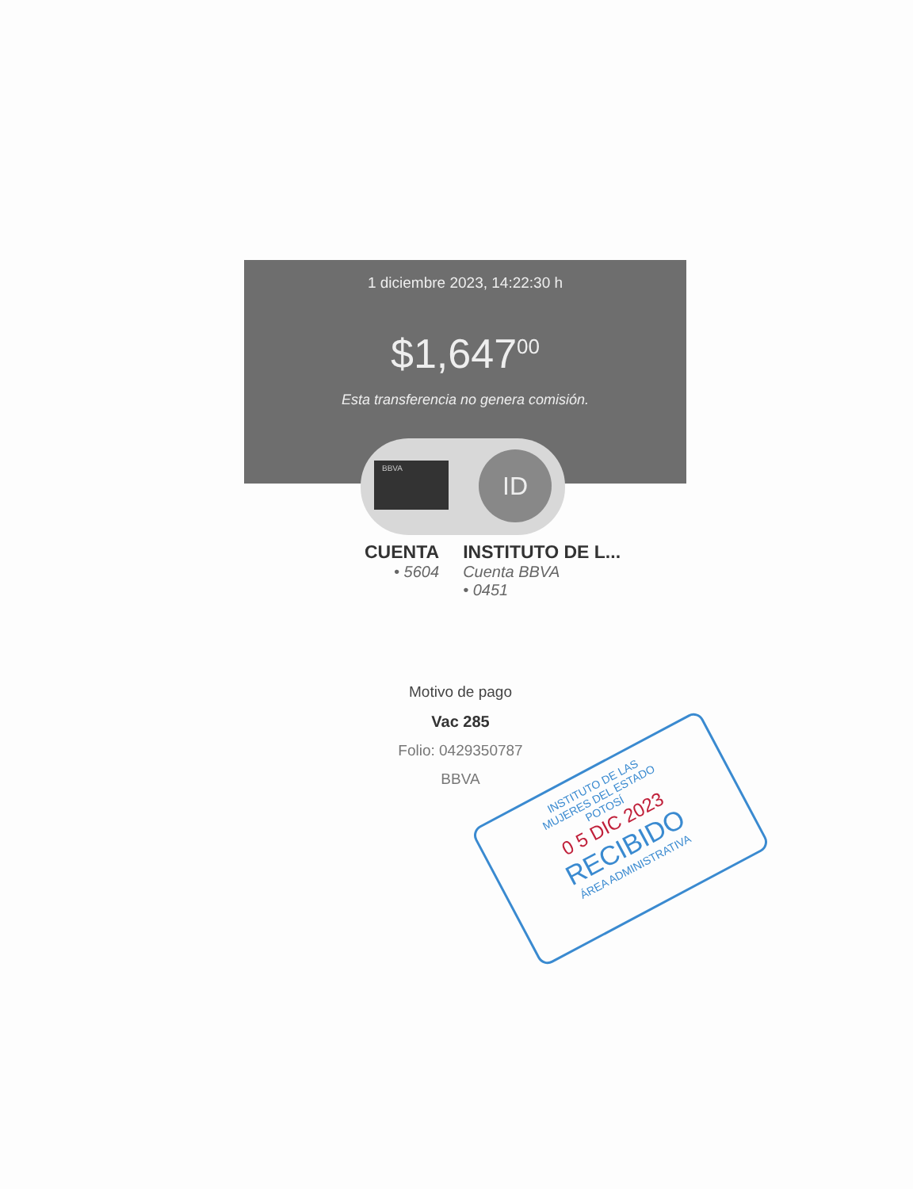1 diciembre 2023, 14:22:30 h
$1,647<sup>00</sup>
Esta transferencia no genera comisión.
BBVA ID
CUENTA
• 5604
INSTITUTO DE L...
Cuenta BBVA
• 0451
Motivo de pago
Vac 285
Folio: 0429350787
BBVA
INSTITUTO DE LAS
MUJERES DEL ESTADO
POTOSÍ
0 5 DIC 2023
RECIBIDO
ÁREA ADMINISTRATIVA